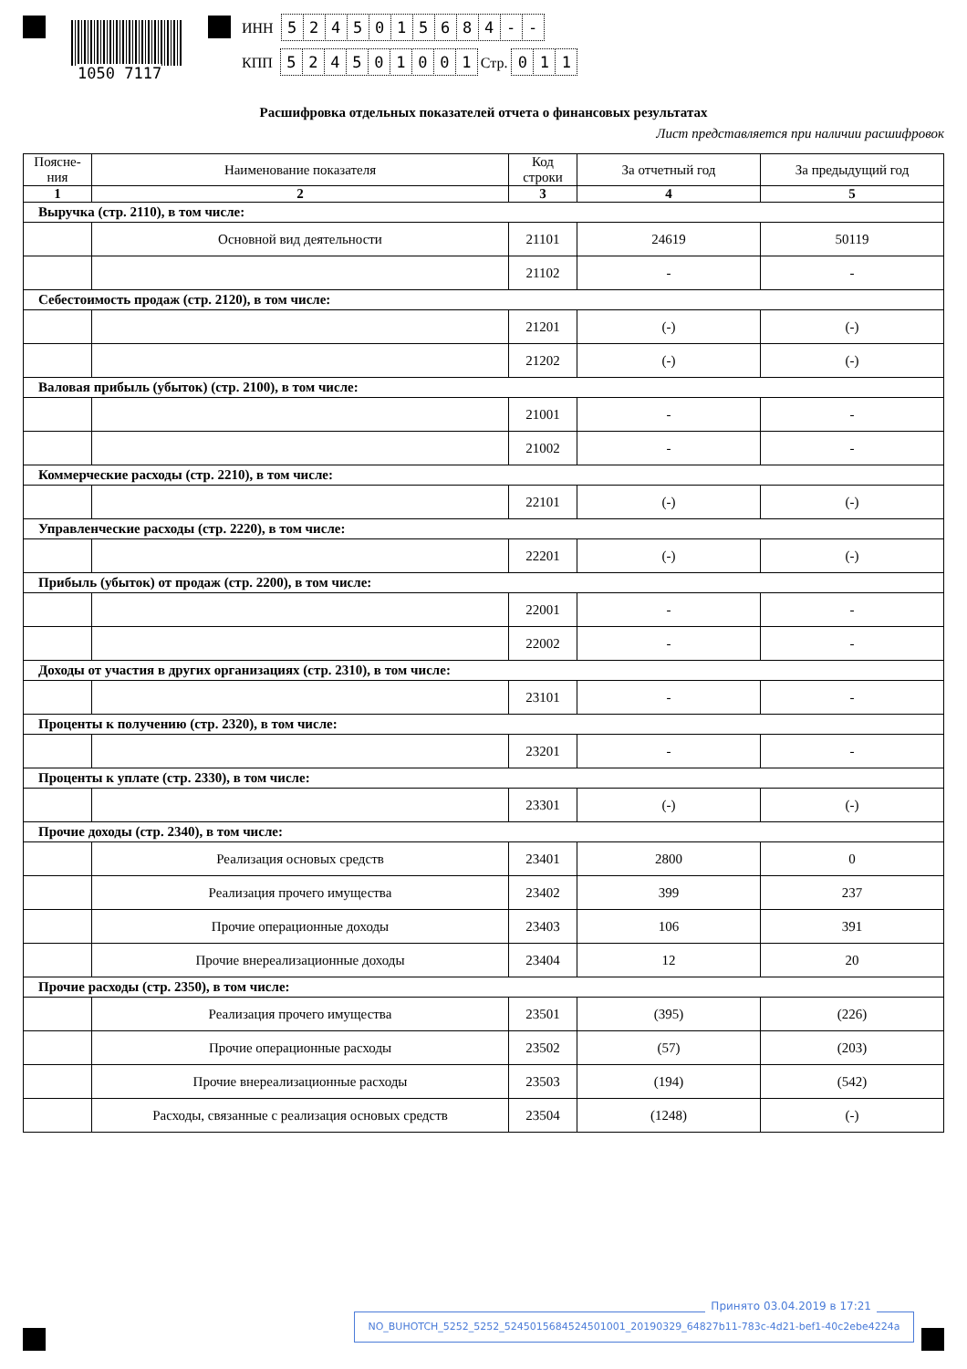1050 7117
ИНН 5245015684 - -
КПП 524501001 Стр. 011
Расшифровка отдельных показателей отчета о финансовых результатах
Лист представляется при наличии расшифровок
| Поясне- ния | Наименование показателя | Код строки | За отчетный год | За предыдущий год |
| --- | --- | --- | --- | --- |
| 1 | 2 | 3 | 4 | 5 |
| Выручка (стр. 2110), в том числе: | | | | |
| | Основной вид деятельности | 21101 | 24619 | 50119 |
| | | 21102 | - | - |
| Себестоимость продаж (стр. 2120), в том числе: | | | | |
| | | 21201 | (-) | (-) |
| | | 21202 | (-) | (-) |
| Валовая прибыль (убыток) (стр. 2100), в том числе: | | | | |
| | | 21001 | - | - |
| | | 21002 | - | - |
| Коммерческие расходы (стр. 2210), в том числе: | | | | |
| | | 22101 | (-) | (-) |
| Управленческие расходы (стр. 2220), в том числе: | | | | |
| | | 22201 | (-) | (-) |
| Прибыль (убыток) от продаж (стр. 2200), в том числе: | | | | |
| | | 22001 | - | - |
| | | 22002 | - | - |
| Доходы от участия в других организациях (стр. 2310), в том числе: | | | | |
| | | 23101 | - | - |
| Проценты к получению (стр. 2320), в том числе: | | | | |
| | | 23201 | - | - |
| Проценты к уплате (стр. 2330), в том числе: | | | | |
| | | 23301 | (-) | (-) |
| Прочие доходы (стр. 2340), в том числе: | | | | |
| | Реализация основых средств | 23401 | 2800 | 0 |
| | Реализация прочего имущества | 23402 | 399 | 237 |
| | Прочие операционные доходы | 23403 | 106 | 391 |
| | Прочие внереализационные доходы | 23404 | 12 | 20 |
| Прочие расходы (стр. 2350), в том числе: | | | | |
| | Реализация прочего имущества | 23501 | (395) | (226) |
| | Прочие операционные расходы | 23502 | (57) | (203) |
| | Прочие внереализационные расходы | 23503 | (194) | (542) |
| | Расходы, связанные с реализация основых средств | 23504 | (1248) | (-) |
Принято 03.04.2019 в 17:21
NO_BUHOTCH_5252_5252_5245015684524501001_20190329_64827b11-783c-4d21-bef1-40c2ebe4224a